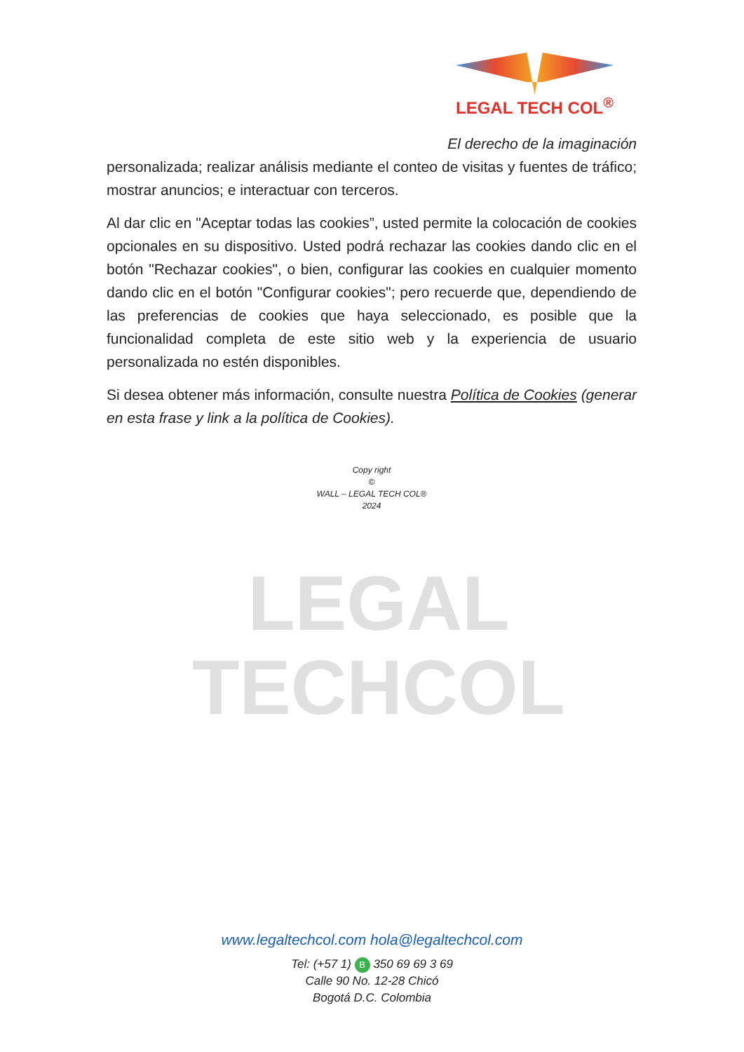LEGAL TECH COL<sup>®</sup>
LEGAL
TECHCOL
El derecho de la imaginación
personalizada; realizar análisis mediante el conteo de visitas y fuentes de tráfico; mostrar anuncios; e interactuar con terceros.
Al dar clic en "Aceptar todas las cookies”, usted permite la colocación de cookies opcionales en su dispositivo. Usted podrá rechazar las cookies dando clic en el botón "Rechazar cookies", o bien, configurar las cookies en cualquier momento dando clic en el botón "Configurar cookies"; pero recuerde que, dependiendo de las preferencias de cookies que haya seleccionado, es posible que la funcionalidad completa de este sitio web y la experiencia de usuario personalizada no estén disponibles.
Si desea obtener más información, consulte nuestra Política de Cookies (generar en esta frase y link a la política de Cookies).
Copy right
©
WALL – LEGAL TECH COL®
2024
www.legaltechcol.com hola@legaltechcol.com
Tel: (+57 1) B 350 69 69 3 69
Calle 90 No. 12-28 Chicó
Bogotá D.C. Colombia